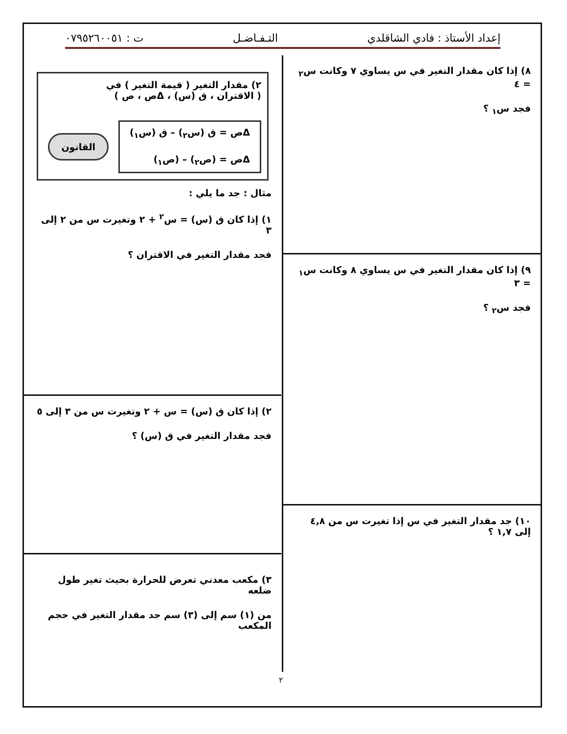إعداد الأستاذ : فادي الشاقلدي التـفـاضـل ت : ٠٧٩٥٢٦٠٠٥١
٨) إذا كان مقدار التغير في س يساوي ٧ وكانت س<sub>٢</sub> = ٤
فجد س<sub>١</sub> ؟
٩) إذا كان مقدار التغير في س يساوي ٨ وكانت س<sub>١</sub> = ٣
فجد س<sub>٢</sub> ؟
١٠) جد مقدار التغير في س إذا تغيرت س من ٤,٨ إلى ١,٧ ؟
٢) مقدار التغير ( قيمة التغير ) في
( الاقتران ، ق (س) ، Δص ، ص )
Δص = ق (س<sub>٢</sub>) – ق (س<sub>١</sub>)
Δص = (ص<sub>٢</sub>) – (ص<sub>١</sub>)
القانون
مثال : جد ما يلي :
١) إذا كان ق (س) = س<sup>٢</sup> + ٢ وتغيرت س من ٢ إلى ٣
فجد مقدار التغير في الاقتران ؟
٢) إذا كان ق (س) = س + ٢ وتغيرت س من ٣ إلى ٥
فجد مقدار التغير في ق (س) ؟
٣) مكعب معدني تعرض للحرارة بحيث تغير طول ضلعه
من (١) سم إلى (٣) سم جد مقدار التغير في حجم المكعب
٢